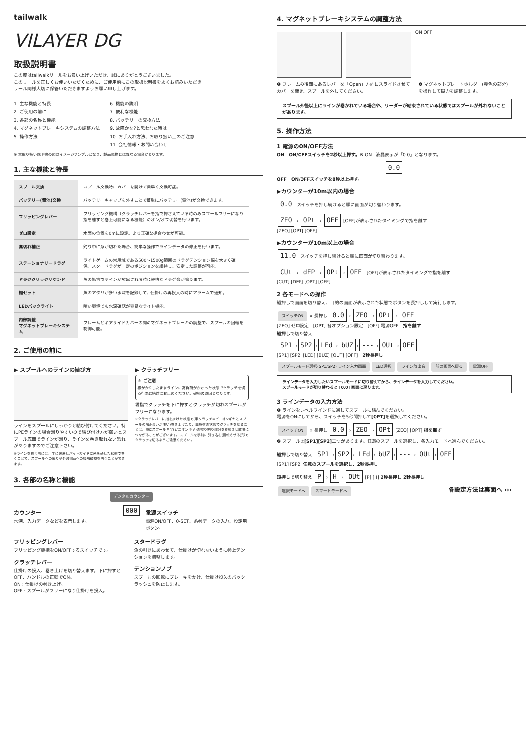tailwalk
VILAYER DG
取扱説明書
この度はtailwalkリールをお買い上げいただき、誠にありがとうございました。
このリールを正しくお使いいただくために、ご使用前にこの取扱説明書をよくお読みいただき
リール同様大切に保管いただきますようお願い申し上げます。
1. 主な機能と特長
2. ご使用の前に
3. 各部の名称と機能
4. マグネットブレーキシステムの調整方法
5. 操作方法
6. 機能の説明
7. 便利な機能
8. バッテリーの交換方法
9. 故障かな?と思われた時は
10. お手入れ方法、お取り扱い上のご注意
11. 会社情報・お問い合わせ
※ 本取り扱い説明書の図はイメージサンプルとなり、製品現物とは異なる場合があります。
1. 主な機能と特長
| スプール交換 | スプール交換時にカバーを開けて素早く交換可能。 |
| バッテリー(電池)交換 | バッテリーキャップを外すことで簡単にバッテリー(電池)が交換できます。 |
| フリッピングレバー | フリッピング機構（クラッチレバーを指で押さえている時のみスプールフリーになり指を離すと巻上可能になる機能）のオン/オフ切替を行います。 |
| ゼロ設定 | 水面の位置を0mに設定。より正確な棚合わせが可能。 |
| 高切れ補正 | 釣り中に糸が切れた場合、簡単な操作でラインデータの修正を行います。 |
| ステーショナリードラグ | ライトゲームの常用域である500〜1500g範囲のドラグテンション幅を大きく確保。スタードラグが一定のポジションを維持し、安定した調整が可能。 |
| ドラグクリックサウンド | 魚の抵抗でラインが放出される時に軽快なドラグ音が鳴ります。 |
| 棚セット | 魚のアタリが多い水深を記録して、仕掛けの再投入の時にアラームで通知。 |
| LEDバックライト | 暗い環境でも水深確認が容易なライト機能。 |
| 内部調整 マグネットブレーキシステム | フレームとギアサイドカバーの間のマグネットブレーキの調整で、スプールの回転を制御可能。 |
2. ご使用の前に
▶ スプールへのラインの結び方
ラインをスプールにしっかりと結び付けてください。特にPEラインの場合滑りやすいので結び付け方が弱いとスプール底面でラインが滑り、ラインを巻き取れない恐れがありますのでご注意下さい。
※ラインを巻く際には、竿に装着しバットガイドに糸を通した状態で巻くことで、スプールへの偏りや外装部品への接触破損を防ぐことができます。
▶ クラッチフリー
⚠ ご注意
根がかりしたままラインに高負荷がかかった状態でクラッチを切る行為は絶対にお止めください。破損の原因となります。
親指でクラッチを下に押すとクラッチが切れスプールがフリーになります。
※クラッチレバーに指を掛けた状態で(半クラッチ=ピニオンギヤとスプールの噛み合いが浅い)巻き上げたり、高負荷の状態でクラッチを切ることは、時にスプールギヤ(ピニオンギヤ)の擦り割り部分を変形させ故障につながることがございます。スプールを手前に引き込む(回転させる)形でクラッチを切るようご注意ください。
3. 各部の名称と機能
デジタルカウンター
カウンター
水深、入力データなどを表示します。
000
電源スイッチ
電源ON/OFF、0-SET、糸巻データの入力、設定用ボタン。
フリッピングレバー
フリッピング機構をON/OFFするスイッチです。
クラッチレバー
仕掛けの投入、巻き上げを切り替えます。下に押すとOFF、ハンドルの正転でON。
ON : 仕掛けの巻き上げ。
OFF : スプールがフリーになり仕掛けを投入。
スタードラグ
魚の引きにあわせて、仕掛けが切れないように巻上テンションを調整します。
テンションノブ
スプールの回転にブレーキをかけ、仕掛け投入のバックラッシュを防止します。
4. マグネットブレーキシステムの調整方法
ON OFF
❶ フレームの後面にあるレバーを「Open」方向にスライドさせてカバーを開き、スプールを外してください。
❷ マグネットプレートホルダー(赤色の部分)を操作して磁力を調整します。
スプール外径以上にラインが巻かれている場合や、リーダーが結束されている状態ではスプールが外れないことがあります。
5. 操作方法
1 電源のON/OFF方法
ON　ON/OFFスイッチを2秒以上押す。※ ON : 液晶表示が「0.0」となります。
0.0
OFF　ON/OFFスイッチを8秒以上押す。
▶カウンターが10m以内の場合
0.0 スイッチを押し続けると順に画面が切り替わります。
ZEO › OPt › OFF [OFF]が表示されたタイミングで指を離す
[ZEO] [OPT] [OFF]
▶カウンターが10m以上の場合
11.0 スイッチを押し続けると順に画面が切り替わります。
CUt › dEP › OPt › OFF [OFF]が表示されたタイミングで指を離す
[CUT] [DEP] [OPT] [OFF]
2 各モードへの操作
短押しで画面を切り替え、目的の画面が表示された状態でボタンを長押しして実行します。
スイッチON » 長押し 0.0 › ZEO › OPt › OFF
[ZEO] ゼロ設定　[OPT] 各オプション設定　[OFF] 電源OFF　指を離す
短押しで切り替え
SP1 › SP2 › LEd › bUZ › --- › OUt › OFF
[SP1] [SP2] [LED] [BUZ] [OUT] [OFF]　2秒長押し
スプールモード選択(SP1/SP2) ライン入力画面 LED選択 ライン放出音 前の画面へ戻る 電源OFF
ラインデータを入力したいスプールモードに切り替えてから、ラインデータを入力してください。
スプールモードが切り替わると [0.0] 画面に戻ります。
3 ラインデータの入力方法
❶ ラインをレベルワインドに通してスプールに結んでください。
電源をONにしてから、スイッチを5秒間押して[OPT] を選択してください。
スイッチON » 長押し 0.0 › ZEO › OPt [ZEO] [OPT] 指を離す
❷ スプールは[SP1][SP2] 二つがあります。任意のスプールを選択し、各入力モードへ進んでください。
短押しで切り替え SP1 › SP2 › LEd › bUZ › --- › OUt › OFF
[SP1] [SP2] 任意のスプールを選択し、2秒長押し
短押しで切り替え P › H › OUt [P] [H] 2秒長押し 2秒長押し
選択モードへ スマートモードへ 各設定方法は裏面へ ›››